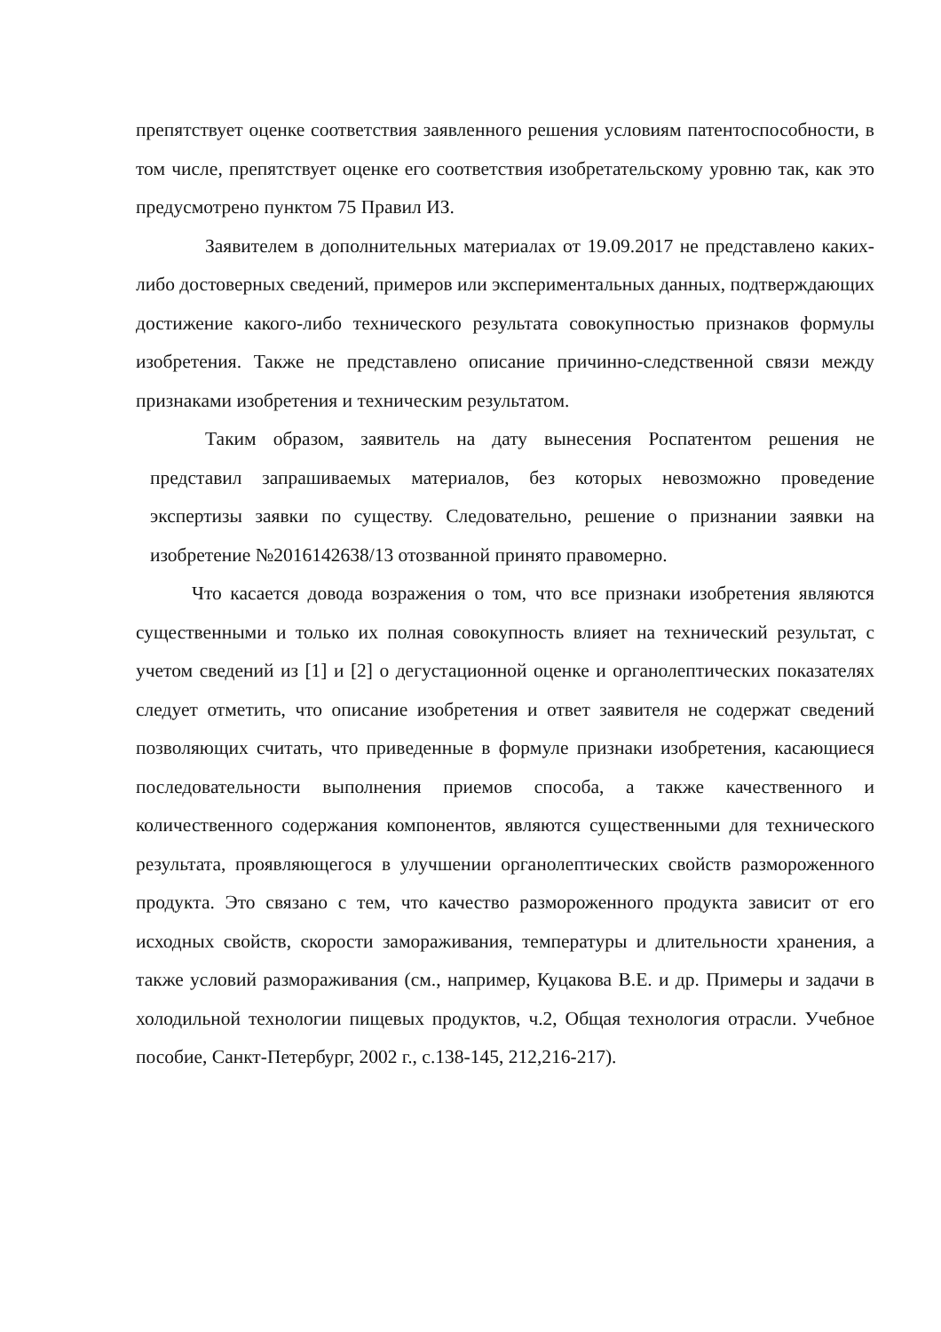препятствует оценке соответствия заявленного решения условиям патентоспособности, в том числе, препятствует оценке его соответствия изобретательскому уровню так, как это предусмотрено пунктом 75 Правил ИЗ.
Заявителем в дополнительных материалах от 19.09.2017 не представлено каких-либо достоверных сведений, примеров или экспериментальных данных, подтверждающих достижение какого-либо технического результата совокупностью признаков формулы изобретения. Также не представлено описание причинно-следственной связи между признаками изобретения и техническим результатом.
Таким образом, заявитель на дату вынесения Роспатентом решения не представил запрашиваемых материалов, без которых невозможно проведение экспертизы заявки по существу. Следовательно, решение о признании заявки на изобретение №2016142638/13 отозванной принято правомерно.
Что касается довода возражения о том, что все признаки изобретения являются существенными и только их полная совокупность влияет на технический результат, с учетом сведений из [1] и [2] о дегустационной оценке и органолептических показателях следует отметить, что описание изобретения и ответ заявителя не содержат сведений позволяющих считать, что приведенные в формуле признаки изобретения, касающиеся последовательности выполнения приемов способа, а также качественного и количественного содержания компонентов, являются существенными для технического результата, проявляющегося в улучшении органолептических свойств размороженного продукта. Это связано с тем, что качество размороженного продукта зависит от его исходных свойств, скорости замораживания, температуры и длительности хранения, а также условий размораживания (см., например, Куцакова В.Е. и др. Примеры и задачи в холодильной технологии пищевых продуктов, ч.2, Общая технология отрасли. Учебное пособие, Санкт-Петербург, 2002 г., с.138-145, 212,216-217).